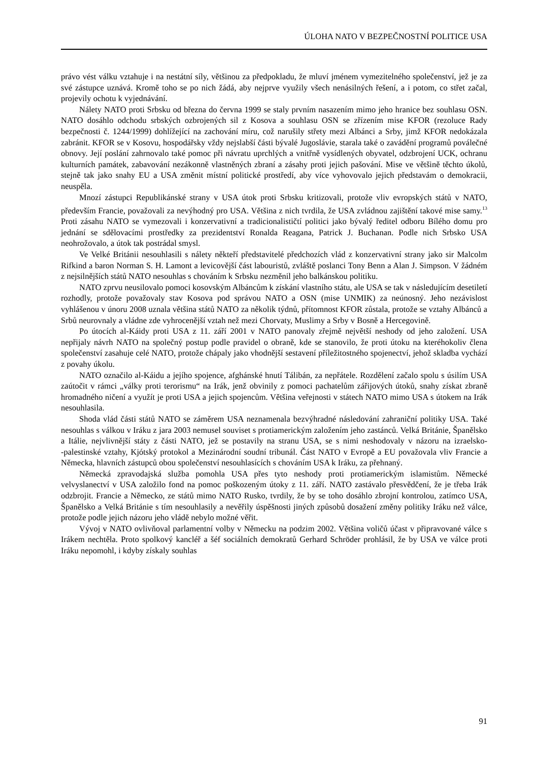ÚLOHA NATO V BEZPEČNOSTNÍ POLITICE USA
právo vést válku vztahuje i na nestátní síly, většinou za předpokladu, že mluví jménem vymezitelného společenství, jež je za své zástupce uznává. Kromě toho se po nich žádá, aby nejprve využily všech nenásilných řešení, a i potom, co střet začal, projevily ochotu k vyjednávání.
Nálety NATO proti Srbsku od března do června 1999 se staly prvním nasazením mimo jeho hranice bez souhlasu OSN. NATO dosáhlo odchodu srbských ozbrojených sil z Kosova a souhlasu OSN se zřízením mise KFOR (rezoluce Rady bezpečnosti č. 1244/1999) dohlížející na zachování míru, což narušily střety mezi Albánci a Srby, jimž KFOR nedokázala zabránit. KFOR se v Kosovu, hospodářsky vždy nejslabší části bývalé Jugoslávie, starala také o zavádění programů poválečné obnovy. Její poslání zahrnovalo také pomoc při návratu uprchlých a vnitřně vysídlených obyvatel, odzbrojení UCK, ochranu kulturních památek, zabavování nezákonně vlastněných zbraní a zásahy proti jejich pašování. Mise ve většině těchto úkolů, stejně tak jako snahy EU a USA změnit místní politické prostředí, aby více vyhovovalo jejich představám o demokracii, neuspěla.
Mnozí zástupci Republikánské strany v USA útok proti Srbsku kritizovali, protože vliv evropských států v NATO, především Francie, považovali za nevýhodný pro USA. Většina z nich tvrdila, že USA zvládnou zajištění takové mise samy.<sup>13</sup> Proti zásahu NATO se vymezovali i konzervativní a tradicionalističtí politici jako bývalý ředitel odboru Bílého domu pro jednání se sdělovacími prostředky za prezidentství Ronalda Reagana, Patrick J. Buchanan. Podle nich Srbsko USA neohrožovalo, a útok tak postrádal smysl.
Ve Velké Británii nesouhlasili s nálety někteří představitelé předchozích vlád z konzervativní strany jako sir Malcolm Rifkind a baron Norman S. H. Lamont a levicovější část labouristů, zvláště poslanci Tony Benn a Alan J. Simpson. V žádném z nejsilnějších států NATO nesouhlas s chováním k Srbsku nezměnil jeho balkánskou politiku.
NATO zprvu neusilovalo pomoci kosovským Albáncům k získání vlastního státu, ale USA se tak v následujícím desetiletí rozhodly, protože považovaly stav Kosova pod správou NATO a OSN (mise UNMIK) za neúnosný. Jeho nezávislost vyhlášenou v únoru 2008 uznala většina států NATO za několik týdnů, přítomnost KFOR zůstala, protože se vztahy Albánců a Srbů neurovnaly a vládne zde vyhrocenější vztah než mezi Chorvaty, Muslimy a Srby v Bosně a Hercegovině.
Po útocích al-Káidy proti USA z 11. září 2001 v NATO panovaly zřejmě největší neshody od jeho založení. USA nepřijaly návrh NATO na společný postup podle pravidel o obraně, kde se stanovilo, že proti útoku na kteréhokoliv člena společenství zasahuje celé NATO, protože chápaly jako vhodnější sestavení příležitostného spojenectví, jehož skladba vychází z povahy úkolu.
NATO označilo al-Káidu a jejího spojence, afghánské hnutí Tálibán, za nepřátele. Rozdělení začalo spolu s úsilím USA zaútočit v rámci „války proti terorismu“ na Irák, jenž obvinily z pomoci pachatelům zářijových útoků, snahy získat zbraně hromadného ničení a využít je proti USA a jejich spojencům. Většina veřejnosti v státech NATO mimo USA s útokem na Irák nesouhlasila.
Shoda vlád části států NATO se záměrem USA neznamenala bezvýhradné následování zahraniční politiky USA. Také nesouhlas s válkou v Iráku z jara 2003 nemusel souviset s protiamerickým založením jeho zastánců. Velká Británie, Španělsko a Itálie, nejvlivnější státy z části NATO, jež se postavily na stranu USA, se s nimi neshodovaly v názoru na izraelsko-‑palestinské vztahy, Kjótský protokol a Mezinárodní soudní tribunál. Část NATO v Evropě a EU považovala vliv Francie a Německa, hlavních zástupců obou společenství nesouhlasících s chováním USA k Iráku, za přehnaný.
Německá zpravodajská služba pomohla USA přes tyto neshody proti protiamerickým islamistům. Německé velvyslanectví v USA založilo fond na pomoc poškozeným útoky z 11. září. NATO zastávalo přesvědčení, že je třeba Irák odzbrojit. Francie a Německo, ze států mimo NATO Rusko, tvrdily, že by se toho dosáhlo zbrojní kontrolou, zatímco USA, Španělsko a Velká Británie s tím nesouhlasily a nevěřily úspěšnosti jiných způsobů dosažení změny politiky Iráku než válce, protože podle jejich názoru jeho vládě nebylo možné věřit.
Vývoj v NATO ovlivňoval parlamentní volby v Německu na podzim 2002. Většina voličů účast v připravované válce s Irákem nechtěla. Proto spolkový kancléř a šéf sociálních demokratů Gerhard Schröder prohlásil, že by USA ve válce proti Iráku nepomohl, i kdyby získaly souhlas
91